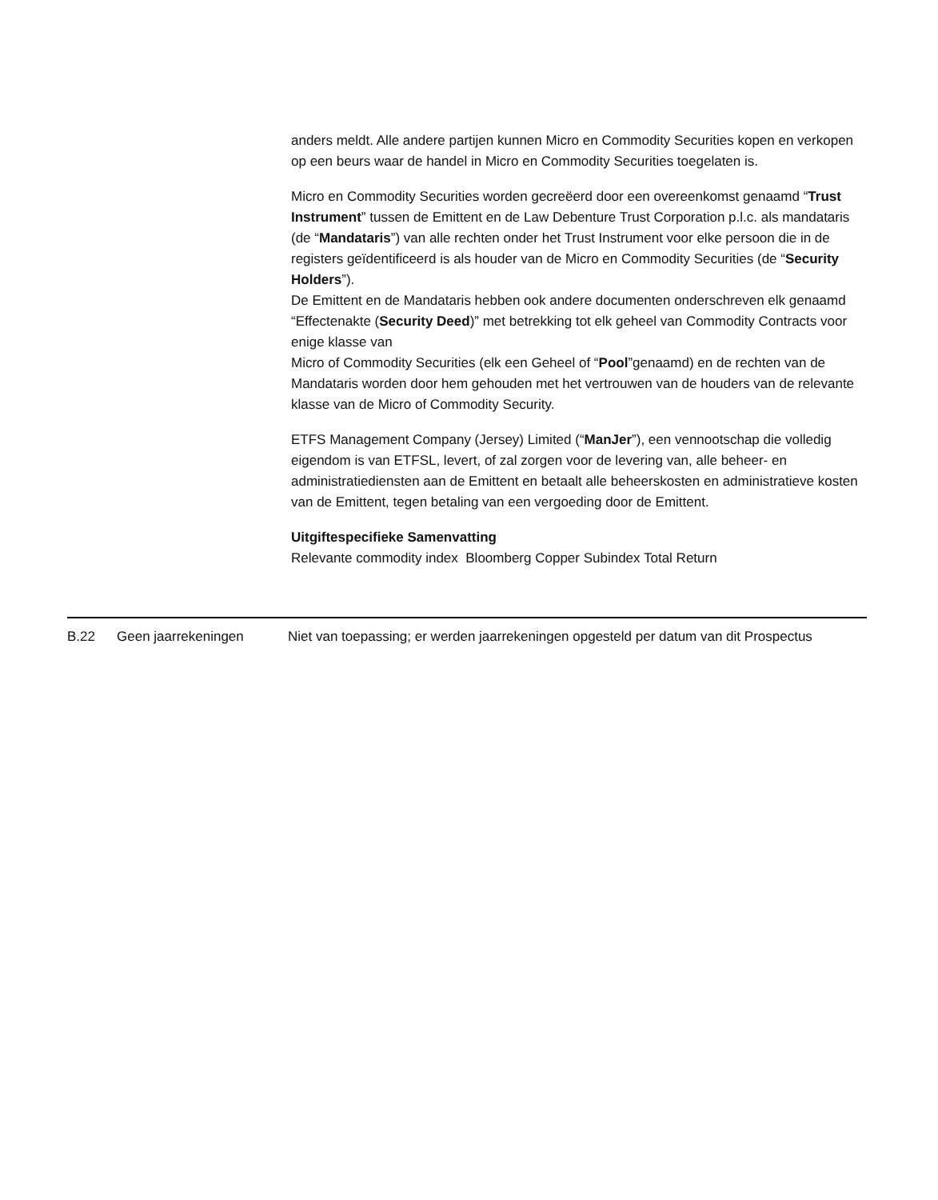anders meldt. Alle andere partijen kunnen Micro en Commodity Securities kopen en verkopen op een beurs waar de handel in Micro en Commodity Securities toegelaten is.
Micro en Commodity Securities worden gecreëerd door een overeenkomst genaamd “Trust Instrument” tussen de Emittent en de Law Debenture Trust Corporation p.l.c. als mandataris (de “Mandataris”) van alle rechten onder het Trust Instrument voor elke persoon die in de registers geïdentificeerd is als houder van de Micro en Commodity Securities (de “Security Holders”).
De Emittent en de Mandataris hebben ook andere documenten onderschreven elk genaamd “Effectenakte (Security Deed)” met betrekking tot elk geheel van Commodity Contracts voor enige klasse van
Micro of Commodity Securities (elk een Geheel of “Pool”genaamd) en de rechten van de Mandataris worden door hem gehouden met het vertrouwen van de houders van de relevante klasse van de Micro of Commodity Security.
ETFS Management Company (Jersey) Limited (“ManJer”), een vennootschap die volledig eigendom is van ETFSL, levert, of zal zorgen voor de levering van, alle beheer- en administratiediensten aan de Emittent en betaalt alle beheerskosten en administratieve kosten van de Emittent, tegen betaling van een vergoeding door de Emittent.
Uitgiftespecifieke Samenvatting
Relevante commodity index Bloomberg Copper Subindex Total Return
| B.22 | Geen jaarrekeningen | Niet van toepassing; er werden jaarrekeningen opgesteld per datum van dit Prospectus |